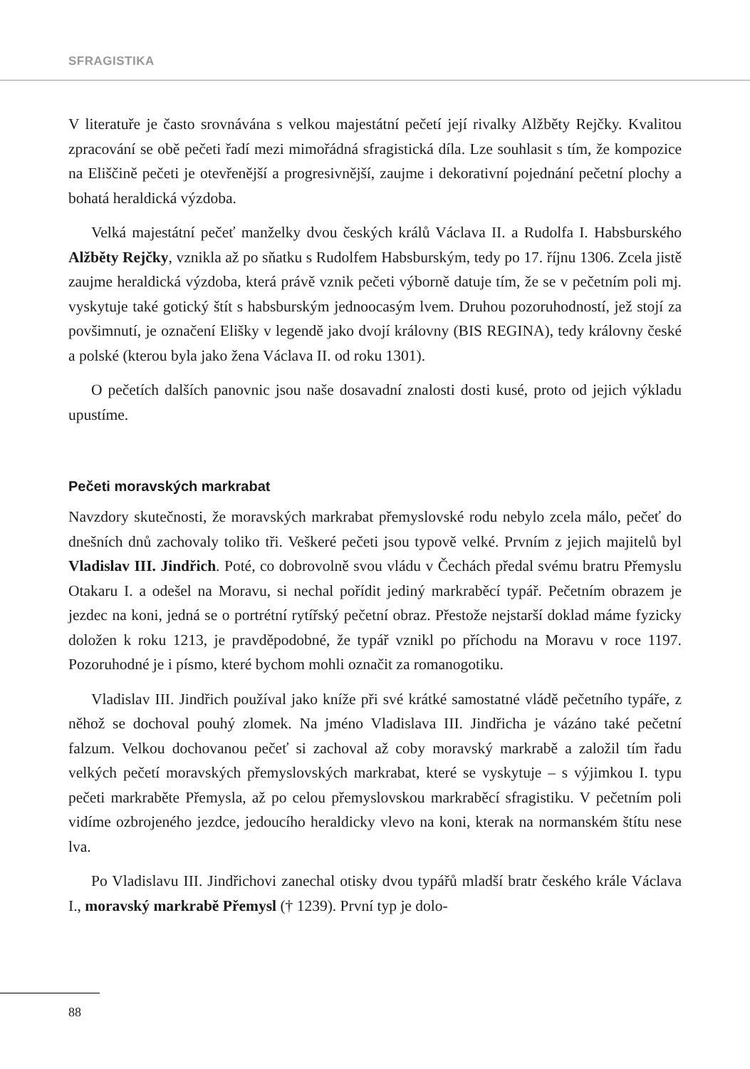SFRAGISTIKA
V literatuře je často srovnávána s velkou majestátní pečetí její rivalky Alžběty Rejčky. Kvalitou zpracování se obě pečeti řadí mezi mimořádná sfragistická díla. Lze souhlasit s tím, že kompozice na Eliščině pečeti je otevřenější a progresivnější, zaujme i dekorativní pojednání pečetní plochy a bohatá heraldická výzdoba.
Velká majestátní pečeť manželky dvou českých králů Václava II. a Rudolfa I. Habsburského Alžběty Rejčky, vznikla až po sňatku s Rudolfem Habsburským, tedy po 17. říjnu 1306. Zcela jistě zaujme heraldická výzdoba, která právě vznik pečeti výborně datuje tím, že se v pečetním poli mj. vyskytuje také gotický štít s habsburským jednoocasým lvem. Druhou pozoruhodností, jež stojí za povšimnutí, je označení Elišky v legendě jako dvojí královny (BIS REGINA), tedy královny české a polské (kterou byla jako žena Václava II. od roku 1301).
O pečetích dalších panovnic jsou naše dosavadní znalosti dosti kusé, proto od jejich výkladu upustíme.
Pečeti moravských markrabat
Navzdory skutečnosti, že moravských markrabat přemyslovské rodu nebylo zcela málo, pečeť do dnešních dnů zachovaly toliko tři. Veškeré pečeti jsou typově velké. Prvním z jejich majitelů byl Vladislav III. Jindřich. Poté, co dobrovolně svou vládu v Čechách předal svému bratru Přemyslu Otakaru I. a odešel na Moravu, si nechal pořídit jediný markraběcí typář. Pečetním obrazem je jezdec na koni, jedná se o portrétní rytířský pečetní obraz. Přestože nejstarší doklad máme fyzicky doložen k roku 1213, je pravděpodobné, že typář vznikl po příchodu na Moravu v roce 1197. Pozoruhodné je i písmo, které bychom mohli označit za romanogotiku.
Vladislav III. Jindřich používal jako kníže při své krátké samostatné vládě pečetního typáře, z něhož se dochoval pouhý zlomek. Na jméno Vladislava III. Jindřicha je vázáno také pečetní falzum. Velkou dochovanou pečeť si zachoval až coby moravský markrabě a založil tím řadu velkých pečetí moravských přemyslovských markrabat, které se vyskytuje – s výjimkou I. typu pečeti markraběte Přemysla, až po celou přemyslovskou markraběcí sfragistiku. V pečetním poli vidíme ozbrojeného jezdce, jedoucího heraldicky vlevo na koni, kterak na normanském štítu nese lva.
Po Vladislavu III. Jindřichovi zanechal otisky dvou typářů mladší bratr českého krále Václava I., moravský markrabě Přemysl († 1239). První typ je dolo-
88